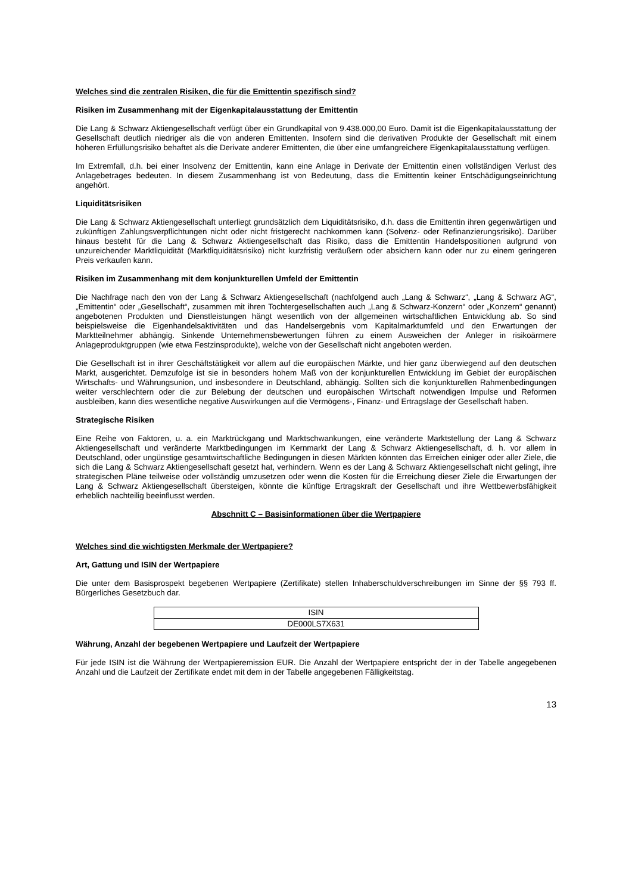Welches sind die zentralen Risiken, die für die Emittentin spezifisch sind?
Risiken im Zusammenhang mit der Eigenkapitalausstattung der Emittentin
Die Lang & Schwarz Aktiengesellschaft verfügt über ein Grundkapital von 9.438.000,00 Euro. Damit ist die Eigen­kapitalausstattung der Gesellschaft deutlich niedriger als die von anderen Emittenten. Insofern sind die derivativen Produkte der Gesellschaft mit einem höheren Erfüllungsrisiko behaftet als die Derivate anderer Emittenten, die über eine umfangreichere Eigenkapitalausstattung verfügen.
Im Extremfall, d.h. bei einer Insolvenz der Emittentin, kann eine Anlage in Derivate der Emittentin einen vollständigen Verlust des Anlagebetrages bedeuten. In diesem Zusammenhang ist von Bedeutung, dass die Emittentin keiner Entschädigungseinrichtung angehört.
Liquiditätsrisiken
Die Lang & Schwarz Aktiengesellschaft unterliegt grundsätzlich dem Liquiditätsrisiko, d.h. dass die Emittentin ihren gegenwärtigen und zukünftigen Zahlungsverpflichtungen nicht oder nicht fristgerecht nachkommen kann (Solvenz- oder Refinanzierungsrisiko). Darüber hinaus besteht für die Lang & Schwarz Aktiengesellschaft das Risiko, dass die Emittentin Handelspositionen aufgrund von unzureichender Marktliquidität (Marktliquiditätsrisiko) nicht kurzfristig veräußern oder absichern kann oder nur zu einem geringeren Preis verkaufen kann.
Risiken im Zusammenhang mit dem konjunkturellen Umfeld der Emittentin
Die Nachfrage nach den von der Lang & Schwarz Aktiengesellschaft (nachfolgend auch „Lang & Schwarz“, „Lang & Schwarz AG“, „Emittentin“ oder „Gesellschaft“, zusammen mit ihren Tochtergesellschaften auch „Lang & Schwarz-Konzern“ oder „Konzern“ genannt) angebotenen Produkten und Dienstleistungen hängt wesentlich von der allgemeinen wirtschaftlichen Entwicklung ab. So sind beispielsweise die Eigenhandelsaktivitäten und das Handelsergebnis vom Kapitalmarktumfeld und den Erwartungen der Marktteilnehmer abhängig. Sinkende Unternehmensbewertungen führen zu einem Ausweichen der Anleger in risikoärmere Anlageproduktgruppen (wie etwa Festzinsprodukte), welche von der Gesellschaft nicht angeboten werden.
Die Gesellschaft ist in ihrer Geschäftstätigkeit vor allem auf die europäischen Märkte, und hier ganz überwiegend auf den deutschen Markt, ausgerichtet. Demzufolge ist sie in besonders hohem Maß von der konjunkturellen Entwicklung im Gebiet der europäischen Wirtschafts- und Währungsunion, und insbesondere in Deutschland, abhängig. Sollten sich die konjunkturellen Rahmenbedingungen weiter verschlechtern oder die zur Belebung der deutschen und europäischen Wirtschaft notwendigen Impulse und Reformen ausbleiben, kann dies wesentliche negative Auswirkungen auf die Vermögens-, Finanz- und Ertragslage der Gesellschaft haben.
Strategische Risiken
Eine Reihe von Faktoren, u. a. ein Marktrückgang und Marktschwankungen, eine veränderte Marktstellung der Lang & Schwarz Aktiengesellschaft und veränderte Marktbedingungen im Kernmarkt der Lang & Schwarz Aktiengesellschaft, d. h. vor allem in Deutschland, oder ungünstige gesamtwirtschaftliche Bedingungen in diesen Märkten könnten das Erreichen einiger oder aller Ziele, die sich die Lang & Schwarz Aktiengesellschaft gesetzt hat, verhindern. Wenn es der Lang & Schwarz Aktiengesellschaft nicht gelingt, ihre strategischen Pläne teilweise oder vollständig umzusetzen oder wenn die Kosten für die Erreichung dieser Ziele die Erwartungen der Lang & Schwarz Aktiengesellschaft übersteigen, könnte die künftige Ertragskraft der Gesellschaft und ihre Wettbewerbsfähigkeit erheblich nachteilig beeinflusst werden.
Abschnitt C – Basisinformationen über die Wertpapiere
Welches sind die wichtigsten Merkmale der Wertpapiere?
Art, Gattung und ISIN der Wertpapiere
Die unter dem Basisprospekt begebenen Wertpapiere (Zertifikate) stellen Inhaberschuldverschreibungen im Sinne der §§ 793 ff. Bürgerliches Gesetzbuch dar.
| ISIN |
| DE000LS7X631 |
Währung, Anzahl der begebenen Wertpapiere und Laufzeit der Wertpapiere
Für jede ISIN ist die Währung der Wertpapieremission EUR. Die Anzahl der Wertpapiere entspricht der in der Tabelle angegebenen Anzahl und die Laufzeit der Zertifikate endet mit dem in der Tabelle angegebenen Fälligkeitstag.
13